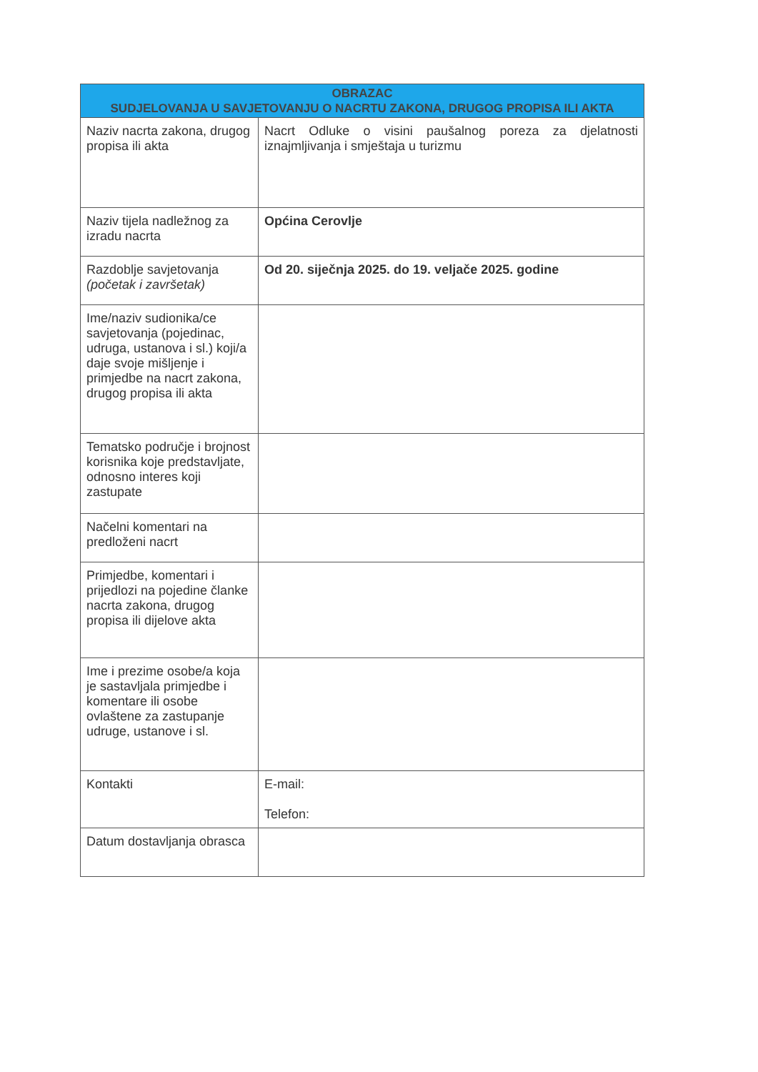| OBRAZAC SUDJELOVANJA U SAVJETOVANJU O NACRTU ZAKONA, DRUGOG PROPISA ILI AKTA | |
| --- | --- |
| Naziv nacrta zakona, drugog propisa ili akta | Nacrt Odluke o visini paušalnog poreza za djelatnosti iznajmljivanja i smještaja u turizmu |
| Naziv tijela nadležnog za izradu nacrta | Općina Cerovlje |
| Razdoblje savjetovanja (početak i završetak) | Od 20. siječnja 2025. do 19. veljače 2025. godine |
| Ime/naziv sudionika/ce savjetovanja (pojedinac, udruga, ustanova i sl.) koji/a daje svoje mišljenje i primjedbe na nacrt zakona, drugog propisa ili akta | |
| Tematsko područje i brojnost korisnika koje predstavljate, odnosno interes koji zastupate | |
| Načelni komentari na predloženi nacrt | |
| Primjedbe, komentari i prijedlozi na pojedine članke nacrta zakona, drugog propisa ili dijelove akta | |
| Ime i prezime osobe/a koja je sastavljala primjedbe i komentare ili osobe ovlaštene za zastupanje udruge, ustanove i sl. | |
| Kontakti | E-mail: Telefon: |
| Datum dostavljanja obrasca | |